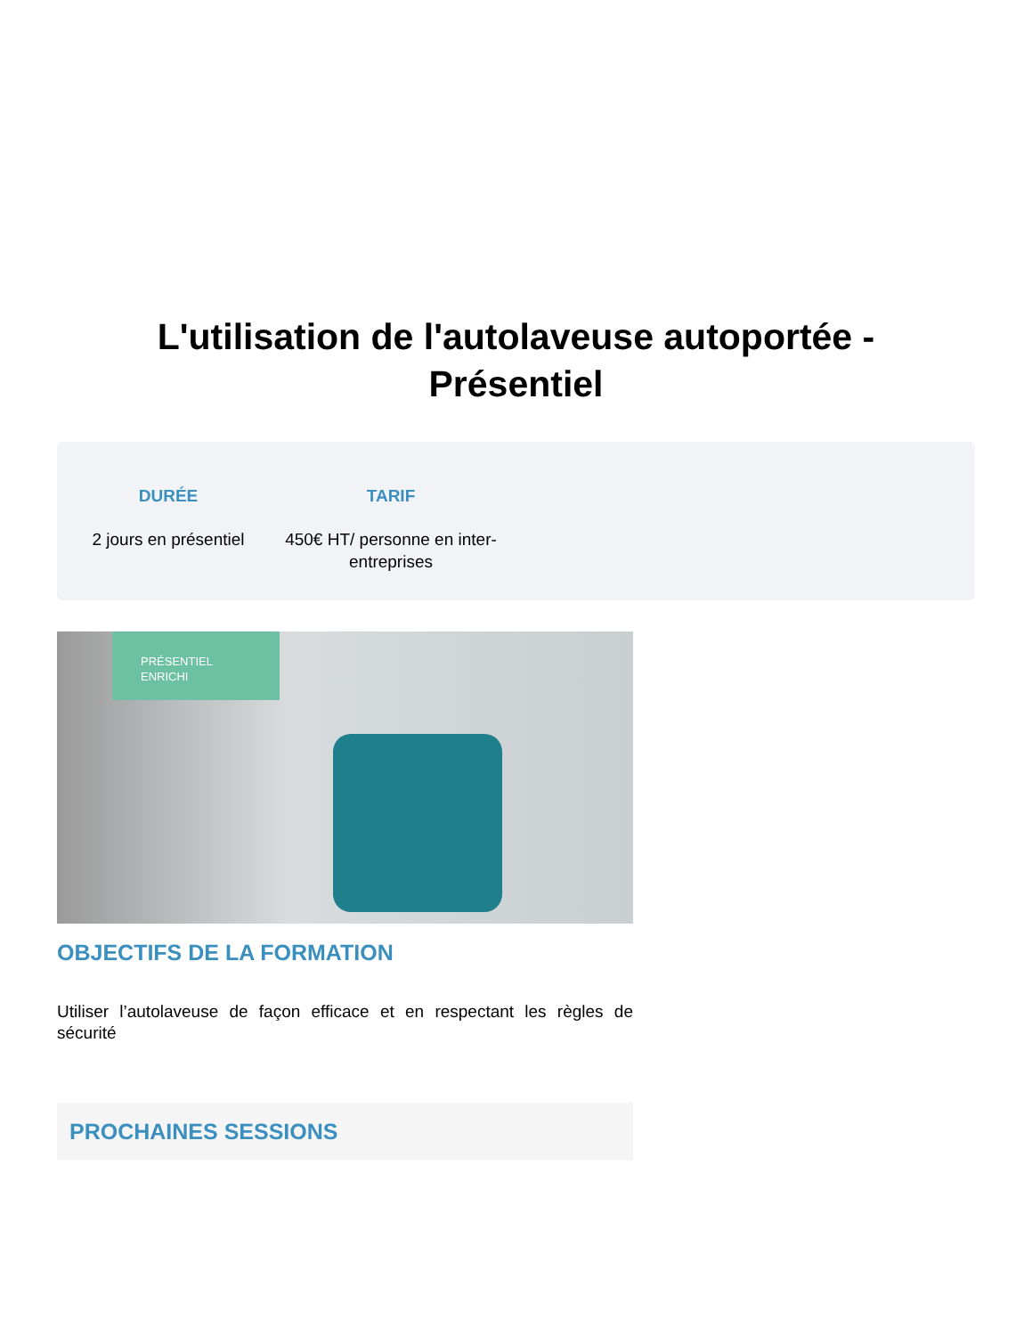L'utilisation de l'autolaveuse autoportée -
Présentiel
DURÉE
2 jours en présentiel
TARIF
450€ HT/ personne en inter-
entreprises
PRÉSENTIEL
ENRICHI
OBJECTIFS DE LA FORMATION
Utiliser l’autolaveuse de façon efficace et en respectant les règles de sécurité
PROCHAINES SESSIONS